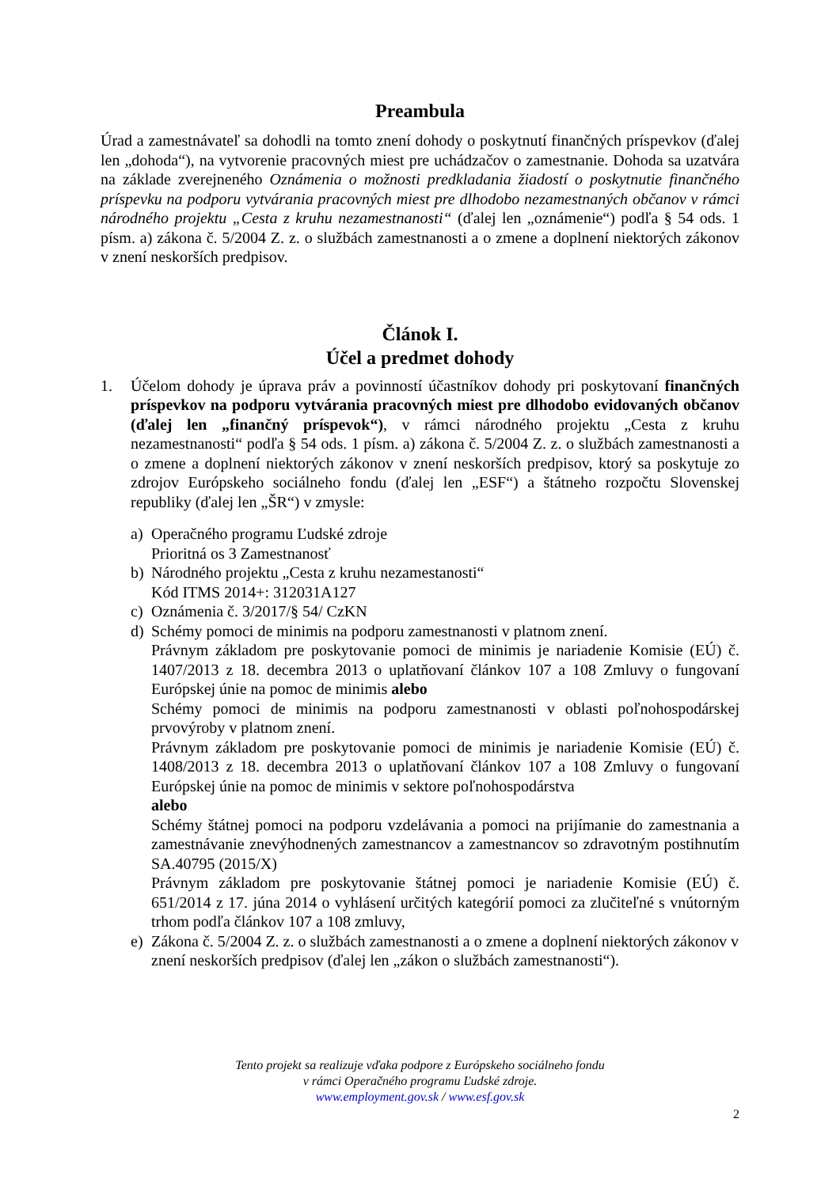Preambula
Úrad a zamestnávateľ sa dohodli na tomto znení dohody o poskytnutí finančných príspevkov (ďalej len „dohoda“), na vytvorenie pracovných miest pre uchádzačov o zamestnanie. Dohoda sa uzatvára na základe zverejneného Oznámenia o možnosti predkladania žiadostí o poskytnutie finančného príspevku na podporu vytvárania pracovných miest pre dlhodobo nezamestnaných občanov v rámci národného projektu „Cesta z kruhu nezamestnanosti“ (ďalej len „oznámenie“) podľa § 54 ods. 1 písm. a) zákona č. 5/2004 Z. z. o službách zamestnanosti a o zmene a doplnení niektorých zákonov v znení neskorších predpisov.
Článok I.
Účel a predmet dohody
1. Účelom dohody je úprava práv a povinností účastníkov dohody pri poskytovaní finančných príspevkov na podporu vytvárania pracovných miest pre dlhodobo evidovaných občanov (ďalej len „finančný príspevok“), v rámci národného projektu „Cesta z kruhu nezamestnanosti“ podľa § 54 ods. 1 písm. a) zákona č. 5/2004 Z. z. o službách zamestnanosti a o zmene a doplnení niektorých zákonov v znení neskorších predpisov, ktorý sa poskytuje zo zdrojov Európskeho sociálneho fondu (ďalej len „ESF“) a štátneho rozpočtu Slovenskej republiky (ďalej len „ŠR“) v zmysle:
a) Operačného programu Ľudské zdroje
Prioritná os 3 Zamestnanosť
b) Národného projektu „Cesta z kruhu nezamestanosti“
Kód ITMS 2014+: 312031A127
c) Oznámenia č. 3/2017/§ 54/ CzKN
d) Schémy pomoci de minimis na podporu zamestnanosti v platnom znení.
Právnym základom pre poskytovanie pomoci de minimis je nariadenie Komisie (EÚ) č. 1407/2013 z 18. decembra 2013 o uplatňovaní článkov 107 a 108 Zmluvy o fungovaní Európskej únie na pomoc de minimis alebo
Schémy pomoci de minimis na podporu zamestnanosti v oblasti poľnohospodárskej prvovýroby v platnom znení.
Právnym základom pre poskytovanie pomoci de minimis je nariadenie Komisie (EÚ) č. 1408/2013 z 18. decembra 2013 o uplatňovaní článkov 107 a 108 Zmluvy o fungovaní Európskej únie na pomoc de minimis v sektore poľnohospodárstva
alebo
Schémy štátnej pomoci na podporu vzdelávania a pomoci na prijímanie do zamestnania a zamestnávanie znevýhodnených zamestnancov a zamestnancov so zdravotným postihnutím SA.40795 (2015/X)
Právnym základom pre poskytovanie štátnej pomoci je nariadenie Komisie (EÚ) č. 651/2014 z 17. júna 2014 o vyhlásení určitých kategórií pomoci za zlučiteľné s vnútorným trhom podľa článkov 107 a 108 zmluvy,
e) Zákona č. 5/2004 Z. z. o službách zamestnanosti a o zmene a doplnení niektorých zákonov v znení neskorších predpisov (ďalej len „zákon o službách zamestnanosti“).
Tento projekt sa realizuje vďaka podpore z Európskeho sociálneho fondu
v rámci Operačného programu Ľudské zdroje.
www.employment.gov.sk / www.esf.gov.sk
2